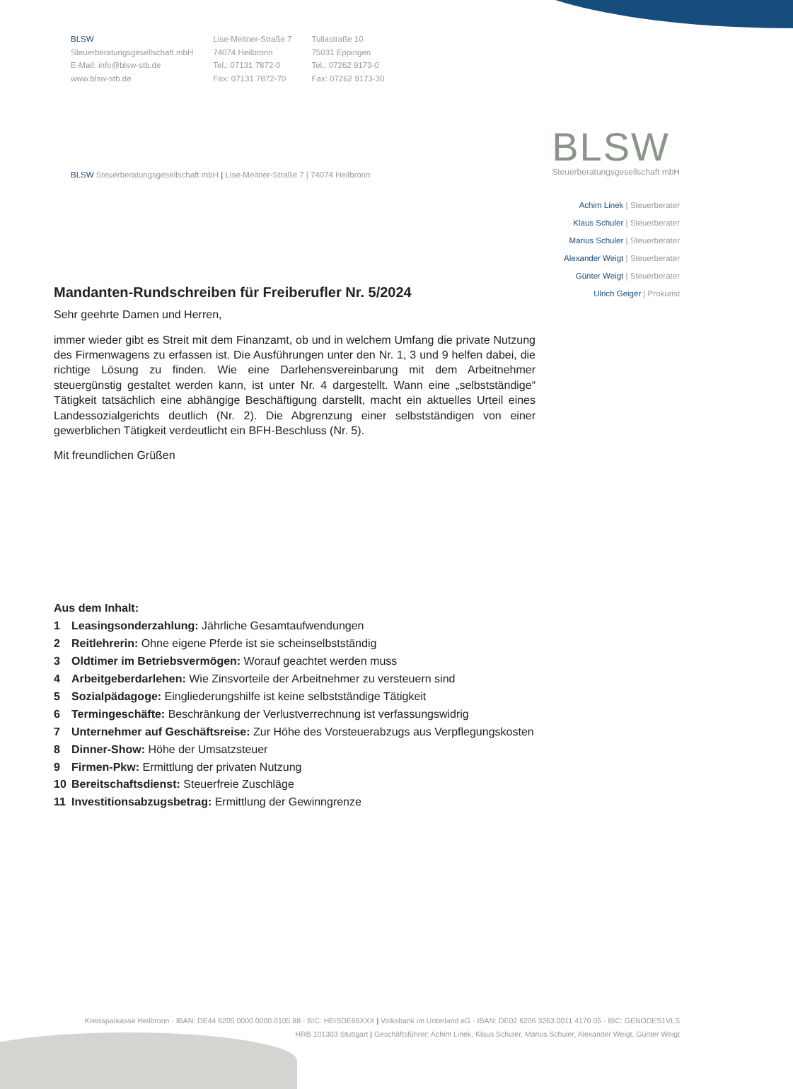BLSW
Steuerberatungsgesellschaft mbH
E-Mail: info@blsw-stb.de
www.blsw-stb.de
Lise-Meitner-Straße 7
74074 Heilbronn
Tel.: 07131 7872-0
Fax: 07131 7872-70
Tullastraße 10
75031 Eppingen
Tel.: 07262 9173-0
Fax: 07262 9173-30
BLSW Steuerberatungsgesellschaft mbH | Lise-Meitner-Straße 7 | 74074 Heilbronn
BLSW
Steuerberatungsgesellschaft mbH
Achim Linek | Steuerberater
Klaus Schuler | Steuerberater
Marius Schuler | Steuerberater
Alexander Weigt | Steuerberater
Günter Weigt | Steuerberater
Ulrich Geiger | Prokurist
Mandanten-Rundschreiben für Freiberufler Nr. 5/2024
Sehr geehrte Damen und Herren,
immer wieder gibt es Streit mit dem Finanzamt, ob und in welchem Umfang die private Nutzung des Firmenwagens zu erfassen ist. Die Ausführungen unter den Nr. 1, 3 und 9 helfen dabei, die richtige Lösung zu finden. Wie eine Darlehensvereinbarung mit dem Arbeitnehmer steuergünstig gestaltet werden kann, ist unter Nr. 4 dargestellt. Wann eine „selbstständige“ Tätigkeit tatsächlich eine abhängige Beschäftigung darstellt, macht ein aktuelles Urteil eines Landessozialgerichts deutlich (Nr. 2). Die Abgrenzung einer selbstständigen von einer gewerblichen Tätigkeit verdeutlicht ein BFH-Beschluss (Nr. 5).
Mit freundlichen Grüßen
Aus dem Inhalt:
1 Leasingsonderzahlung: Jährliche Gesamtaufwendungen
2 Reitlehrerin: Ohne eigene Pferde ist sie scheinselbstständig
3 Oldtimer im Betriebsvermögen: Worauf geachtet werden muss
4 Arbeitgeberdarlehen: Wie Zinsvorteile der Arbeitnehmer zu versteuern sind
5 Sozialpädagoge: Eingliederungshilfe ist keine selbstständige Tätigkeit
6 Termingeschäfte: Beschränkung der Verlustverrechnung ist verfassungswidrig
7 Unternehmer auf Geschäftsreise: Zur Höhe des Vorsteuerabzugs aus Verpflegungskosten
8 Dinner-Show: Höhe der Umsatzsteuer
9 Firmen-Pkw: Ermittlung der privaten Nutzung
10 Bereitschaftsdienst: Steuerfreie Zuschläge
11 Investitionsabzugsbetrag: Ermittlung der Gewinngrenze
Kreissparkasse Heilbronn · IBAN: DE44 6205 0000 0000 0105 88 · BIC: HEISDE66XXX | Volksbank im Unterland eG · IBAN: DE02 6206 3263 0011 4170 05 · BIC: GENODES1VLS
HRB 101303 Stuttgart | Geschäftsführer: Achim Linek, Klaus Schuler, Marius Schuler, Alexander Weigt, Günter Weigt